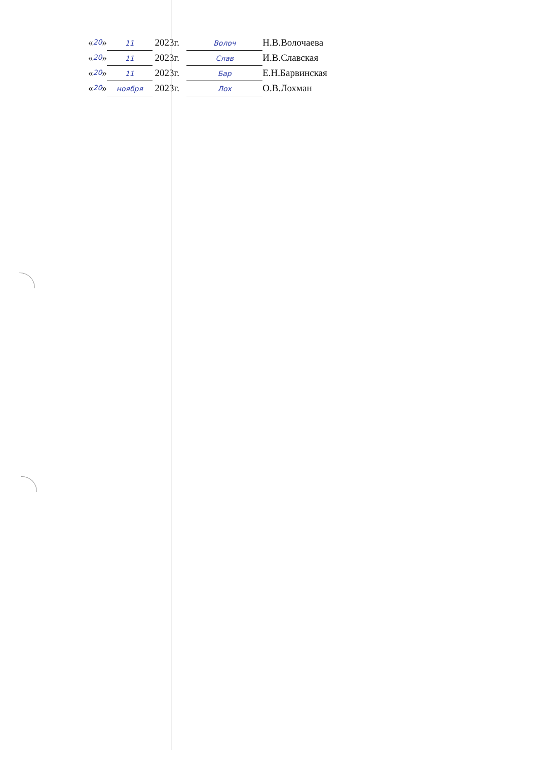« 20 » 11 2023г. Волоч Н.В.Волочаева
« 20 » 11 2023г. Слав И.В.Славская
« 20 » 11 2023г. Бар Е.Н.Барвинская
« 20 » ноября 2023г. Лох О.В.Лохман